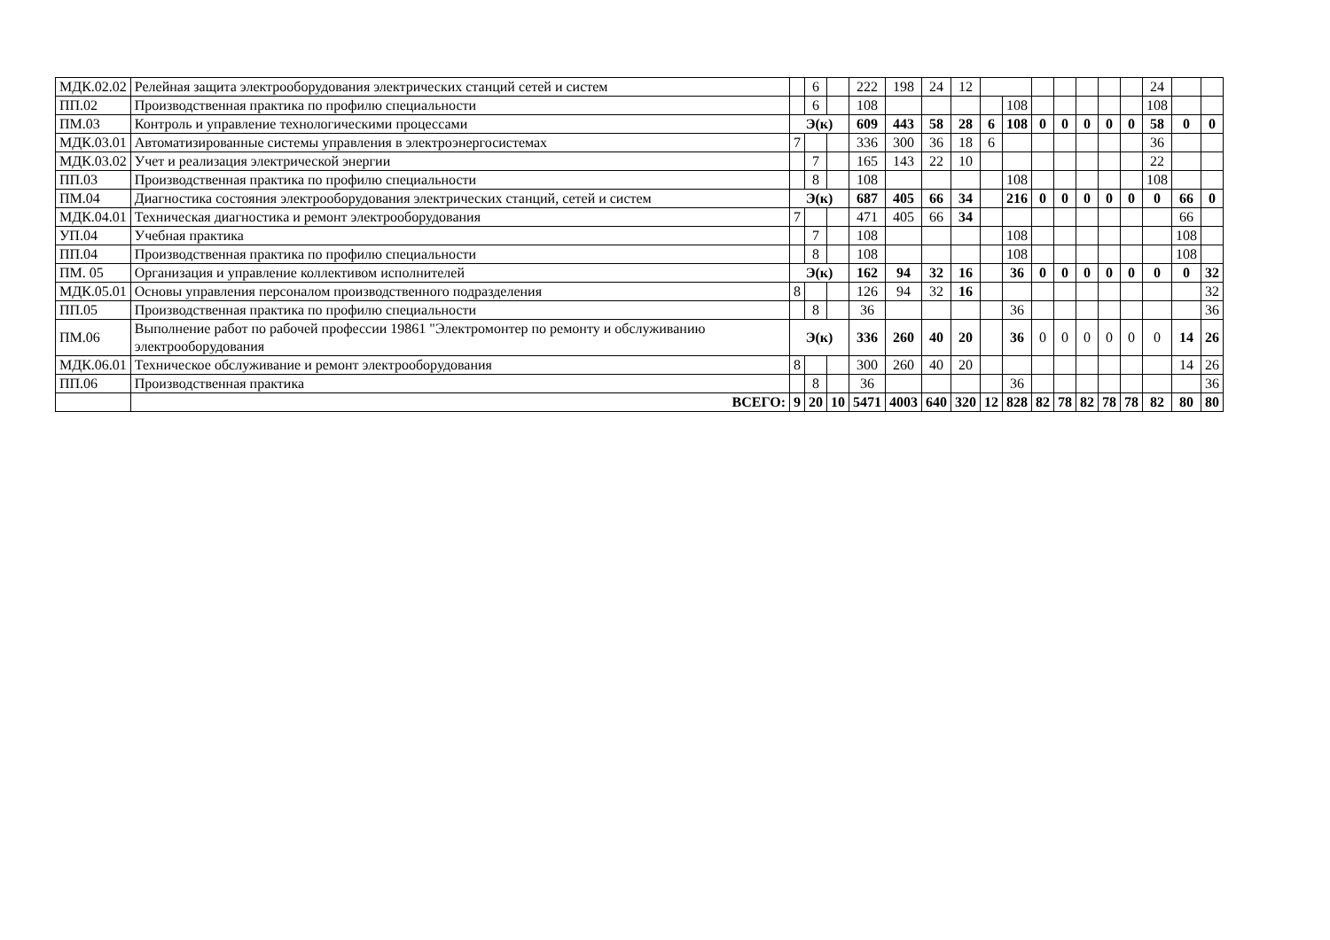| МДК.02.02 | Релейная защита электрооборудования электрических станций сетей и систем | | 6 | | 222 | 198 | 24 | 12 | | | | | | | | 24 | | |
| ПП.02 | Производственная практика по профилю специальности | | 6 | | 108 | | | | | 108 | | | | | | 108 | | |
| ПМ.03 | Контроль и управление технологическими процессами | Э(к) | | | 609 | 443 | 58 | 28 | 6 | 108 | 0 | 0 | 0 | 0 | 0 | 58 | 0 | 0 |
| МДК.03.01 | Автоматизированные системы управления в электроэнергосистемах | 7 | | | 336 | 300 | 36 | 18 | 6 | | | | | | | 36 | | |
| МДК.03.02 | Учет и реализация электрической энергии | | 7 | | 165 | 143 | 22 | 10 | | | | | | | | 22 | | |
| ПП.03 | Производственная практика по профилю специальности | | 8 | | 108 | | | | | 108 | | | | | | 108 | | |
| ПМ.04 | Диагностика состояния электрооборудования электрических станций, сетей и систем | Э(к) | | | 687 | 405 | 66 | 34 | | 216 | 0 | 0 | 0 | 0 | 0 | 0 | 66 | 0 |
| МДК.04.01 | Техническая диагностика и ремонт электрооборудования | 7 | | | 471 | 405 | 66 | 34 | | | | | | | | | 66 | |
| УП.04 | Учебная практика | | 7 | | 108 | | | | | 108 | | | | | | | 108 | |
| ПП.04 | Производственная практика по профилю специальности | | 8 | | 108 | | | | | 108 | | | | | | | 108 | |
| ПМ. 05 | Организация и управление коллективом исполнителей | Э(к) | | | 162 | 94 | 32 | 16 | | 36 | 0 | 0 | 0 | 0 | 0 | 0 | 0 | 32 |
| МДК.05.01 | Основы управления персоналом производственного подразделения | 8 | | | 126 | 94 | 32 | 16 | | | | | | | | | | 32 |
| ПП.05 | Производственная практика по профилю специальности | | 8 | | 36 | | | | | 36 | | | | | | | | 36 |
| ПМ.06 | Выполнение работ по рабочей профессии 19861 "Электромонтер по ремонту и обслуживанию электрооборудования | Э(к) | | | 336 | 260 | 40 | 20 | | 36 | 0 | 0 | 0 | 0 | 0 | 0 | 14 | 26 |
| МДК.06.01 | Техническое обслуживание и ремонт электрооборудования | 8 | | | 300 | 260 | 40 | 20 | | | | | | | | | 14 | 26 |
| ПП.06 | Производственная практика | | 8 | | 36 | | | | | 36 | | | | | | | | 36 |
| | ВСЕГО: | 9 | 20 | 10 | 5471 | 4003 | 640 | 320 | 12 | 828 | 82 | 78 | 82 | 78 | 78 | 82 | 80 | 80 |